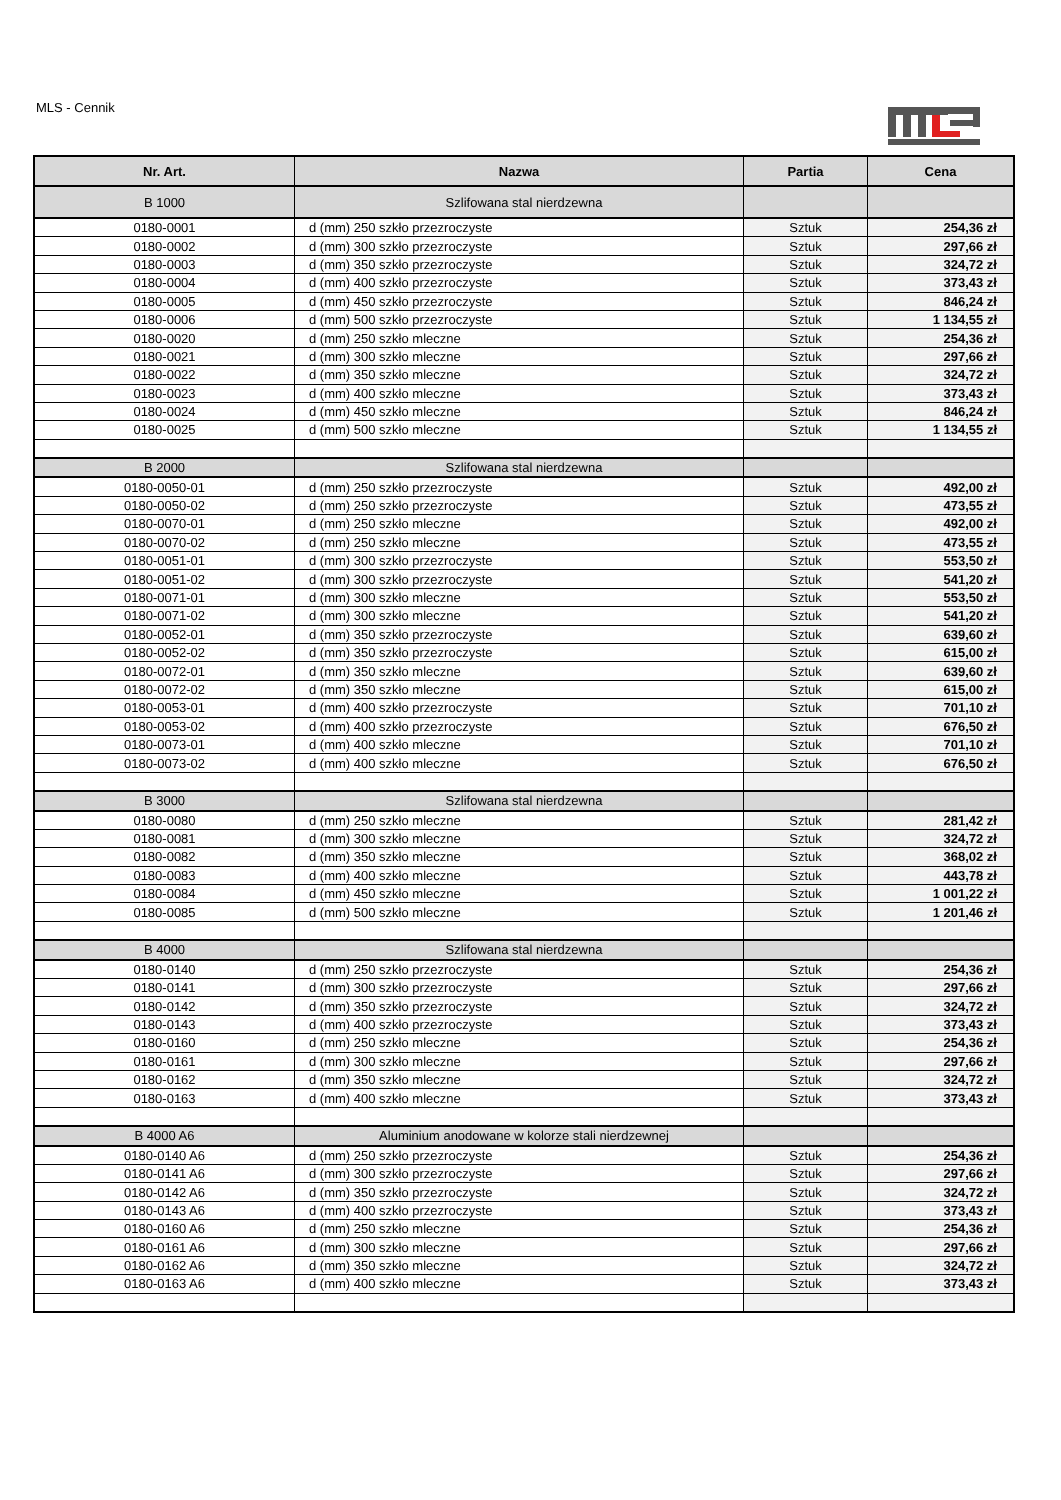MLS - Cennik
| Nr. Art. | Nazwa | Partia | Cena |
| --- | --- | --- | --- |
| B 1000 | Szlifowana stal nierdzewna | | |
| 0180-0001 | d (mm) 250 szkło przezroczyste | Sztuk | 254,36 zł |
| 0180-0002 | d (mm) 300 szkło przezroczyste | Sztuk | 297,66 zł |
| 0180-0003 | d (mm) 350 szkło przezroczyste | Sztuk | 324,72 zł |
| 0180-0004 | d (mm) 400 szkło przezroczyste | Sztuk | 373,43 zł |
| 0180-0005 | d (mm) 450 szkło przezroczyste | Sztuk | 846,24 zł |
| 0180-0006 | d (mm) 500 szkło przezroczyste | Sztuk | 1 134,55 zł |
| 0180-0020 | d (mm) 250 szkło mleczne | Sztuk | 254,36 zł |
| 0180-0021 | d (mm) 300 szkło mleczne | Sztuk | 297,66 zł |
| 0180-0022 | d (mm) 350 szkło mleczne | Sztuk | 324,72 zł |
| 0180-0023 | d (mm) 400 szkło mleczne | Sztuk | 373,43 zł |
| 0180-0024 | d (mm) 450 szkło mleczne | Sztuk | 846,24 zł |
| 0180-0025 | d (mm) 500 szkło mleczne | Sztuk | 1 134,55 zł |
| B 2000 | Szlifowana stal nierdzewna | | |
| 0180-0050-01 | d (mm) 250 szkło przezroczyste | Sztuk | 492,00 zł |
| 0180-0050-02 | d (mm) 250 szkło przezroczyste | Sztuk | 473,55 zł |
| 0180-0070-01 | d (mm) 250 szkło mleczne | Sztuk | 492,00 zł |
| 0180-0070-02 | d (mm) 250 szkło mleczne | Sztuk | 473,55 zł |
| 0180-0051-01 | d (mm) 300 szkło przezroczyste | Sztuk | 553,50 zł |
| 0180-0051-02 | d (mm) 300 szkło przezroczyste | Sztuk | 541,20 zł |
| 0180-0071-01 | d (mm) 300 szkło mleczne | Sztuk | 553,50 zł |
| 0180-0071-02 | d (mm) 300 szkło mleczne | Sztuk | 541,20 zł |
| 0180-0052-01 | d (mm) 350 szkło przezroczyste | Sztuk | 639,60 zł |
| 0180-0052-02 | d (mm) 350 szkło przezroczyste | Sztuk | 615,00 zł |
| 0180-0072-01 | d (mm) 350 szkło mleczne | Sztuk | 639,60 zł |
| 0180-0072-02 | d (mm) 350 szkło mleczne | Sztuk | 615,00 zł |
| 0180-0053-01 | d (mm) 400 szkło przezroczyste | Sztuk | 701,10 zł |
| 0180-0053-02 | d (mm) 400 szkło przezroczyste | Sztuk | 676,50 zł |
| 0180-0073-01 | d (mm) 400 szkło mleczne | Sztuk | 701,10 zł |
| 0180-0073-02 | d (mm) 400 szkło mleczne | Sztuk | 676,50 zł |
| B 3000 | Szlifowana stal nierdzewna | | |
| 0180-0080 | d (mm) 250 szkło mleczne | Sztuk | 281,42 zł |
| 0180-0081 | d (mm) 300 szkło mleczne | Sztuk | 324,72 zł |
| 0180-0082 | d (mm) 350 szkło mleczne | Sztuk | 368,02 zł |
| 0180-0083 | d (mm) 400 szkło mleczne | Sztuk | 443,78 zł |
| 0180-0084 | d (mm) 450 szkło mleczne | Sztuk | 1 001,22 zł |
| 0180-0085 | d (mm) 500 szkło mleczne | Sztuk | 1 201,46 zł |
| B 4000 | Szlifowana stal nierdzewna | | |
| 0180-0140 | d (mm) 250 szkło przezroczyste | Sztuk | 254,36 zł |
| 0180-0141 | d (mm) 300 szkło przezroczyste | Sztuk | 297,66 zł |
| 0180-0142 | d (mm) 350 szkło przezroczyste | Sztuk | 324,72 zł |
| 0180-0143 | d (mm) 400 szkło przezroczyste | Sztuk | 373,43 zł |
| 0180-0160 | d (mm) 250 szkło mleczne | Sztuk | 254,36 zł |
| 0180-0161 | d (mm) 300 szkło mleczne | Sztuk | 297,66 zł |
| 0180-0162 | d (mm) 350 szkło mleczne | Sztuk | 324,72 zł |
| 0180-0163 | d (mm) 400 szkło mleczne | Sztuk | 373,43 zł |
| B 4000 A6 | Aluminium anodowane w kolorze stali nierdzewnej | | |
| 0180-0140 A6 | d (mm) 250 szkło przezroczyste | Sztuk | 254,36 zł |
| 0180-0141 A6 | d (mm) 300 szkło przezroczyste | Sztuk | 297,66 zł |
| 0180-0142 A6 | d (mm) 350 szkło przezroczyste | Sztuk | 324,72 zł |
| 0180-0143 A6 | d (mm) 400 szkło przezroczyste | Sztuk | 373,43 zł |
| 0180-0160 A6 | d (mm) 250 szkło mleczne | Sztuk | 254,36 zł |
| 0180-0161 A6 | d (mm) 300 szkło mleczne | Sztuk | 297,66 zł |
| 0180-0162 A6 | d (mm) 350 szkło mleczne | Sztuk | 324,72 zł |
| 0180-0163 A6 | d (mm) 400 szkło mleczne | Sztuk | 373,43 zł |